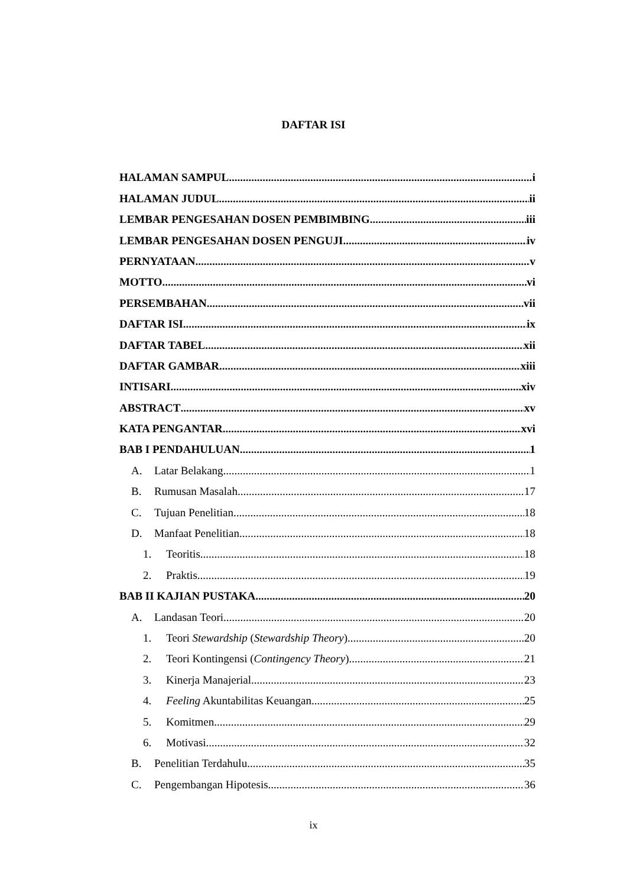DAFTAR ISI
HALAMAN SAMPUL i
HALAMAN JUDUL ii
LEMBAR PENGESAHAN DOSEN PEMBIMBING iii
LEMBAR PENGESAHAN DOSEN PENGUJI iv
PERNYATAAN v
MOTTO vi
PERSEMBAHAN vii
DAFTAR ISI ix
DAFTAR TABEL xii
DAFTAR GAMBAR xiii
INTISARI xiv
ABSTRACT xv
KATA PENGANTAR xvi
BAB I PENDAHULUAN 1
A. Latar Belakang 1
B. Rumusan Masalah 17
C. Tujuan Penelitian 18
D. Manfaat Penelitian 18
1. Teoritis 18
2. Praktis 19
BAB II KAJIAN PUSTAKA 20
A. Landasan Teori 20
1. Teori Stewardship (Stewardship Theory) 20
2. Teori Kontingensi (Contingency Theory) 21
3. Kinerja Manajerial 23
4. Feeling Akuntabilitas Keuangan 25
5. Komitmen 29
6. Motivasi 32
B. Penelitian Terdahulu 35
C. Pengembangan Hipotesis 36
ix